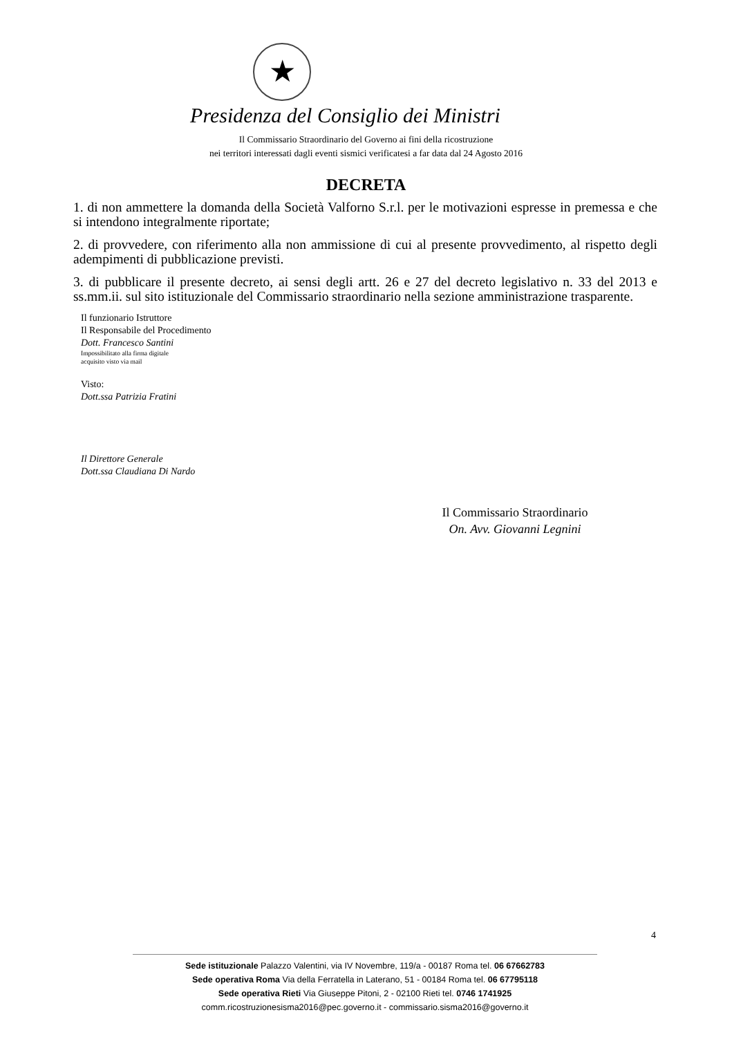★
Presidenza del Consiglio dei Ministri
Il Commissario Straordinario del Governo ai fini della ricostruzione
nei territori interessati dagli eventi sismici verificatesi a far data dal 24 Agosto 2016
DECRETA
1. di non ammettere la domanda della Società Valforno S.r.l. per le motivazioni espresse in premessa e che si intendono integralmente riportate;
2. di provvedere, con riferimento alla non ammissione di cui al presente provvedimento, al rispetto degli adempimenti di pubblicazione previsti.
3. di pubblicare il presente decreto, ai sensi degli artt. 26 e 27 del decreto legislativo n. 33 del 2013 e ss.mm.ii. sul sito istituzionale del Commissario straordinario nella sezione amministrazione trasparente.
Il funzionario Istruttore
Il Responsabile del Procedimento
Dott. Francesco Santini
Impossibilitato alla firma digitale
acquisito visto via mail
Visto:
Dott.ssa Patrizia Fratini
Il Direttore Generale
Dott.ssa Claudiana Di Nardo
Il Commissario Straordinario
On. Avv. Giovanni Legnini
4
Sede istituzionale Palazzo Valentini, via IV Novembre, 119/a - 00187 Roma tel. 06 67662783
Sede operativa Roma Via della Ferratella in Laterano, 51 - 00184 Roma tel. 06 67795118
Sede operativa Rieti Via Giuseppe Pitoni, 2 - 02100 Rieti tel. 0746 1741925
comm.ricostruzionesisma2016@pec.governo.it - commissario.sisma2016@governo.it